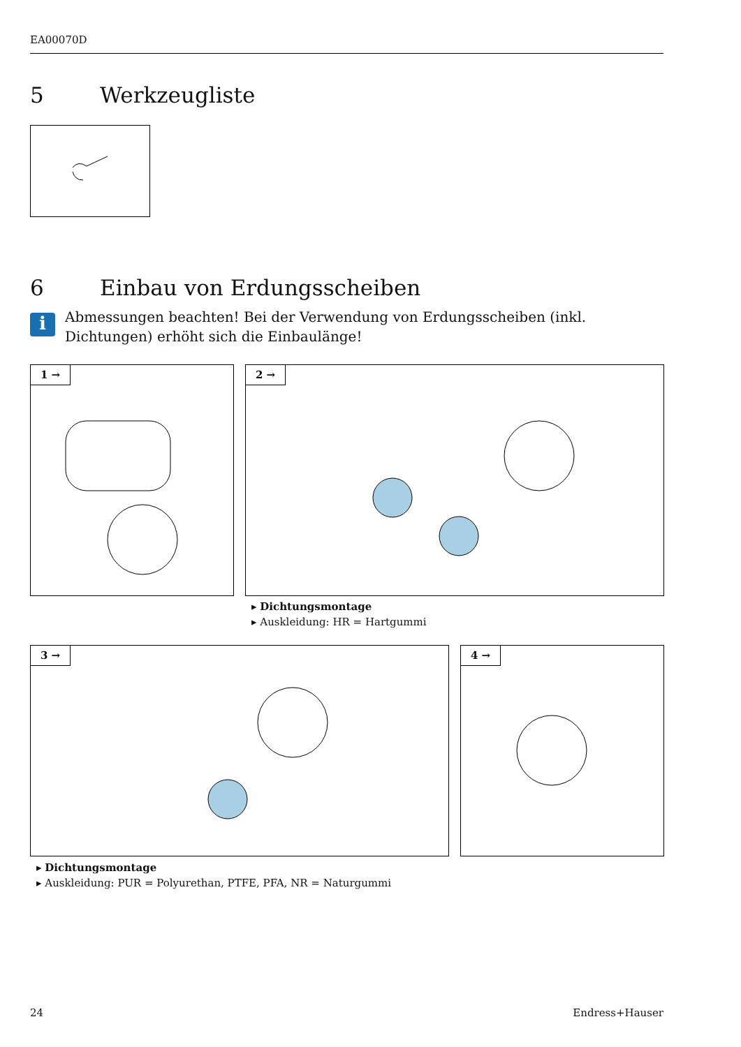EA00070D
5 Werkzeugliste
6 Einbau von Erdungsscheiben
i
Abmessungen beachten! Bei der Verwendung von Erdungsscheiben (inkl. Dichtungen) erhöht sich die Einbaulänge!
1 → 2 →
▸ Dichtungsmontage
▸ Auskleidung: HR = Hartgummi
3 → 4 →
▸ Dichtungsmontage
▸ Auskleidung: PUR = Polyurethan, PTFE, PFA, NR = Naturgummi
24 Endress+Hauser